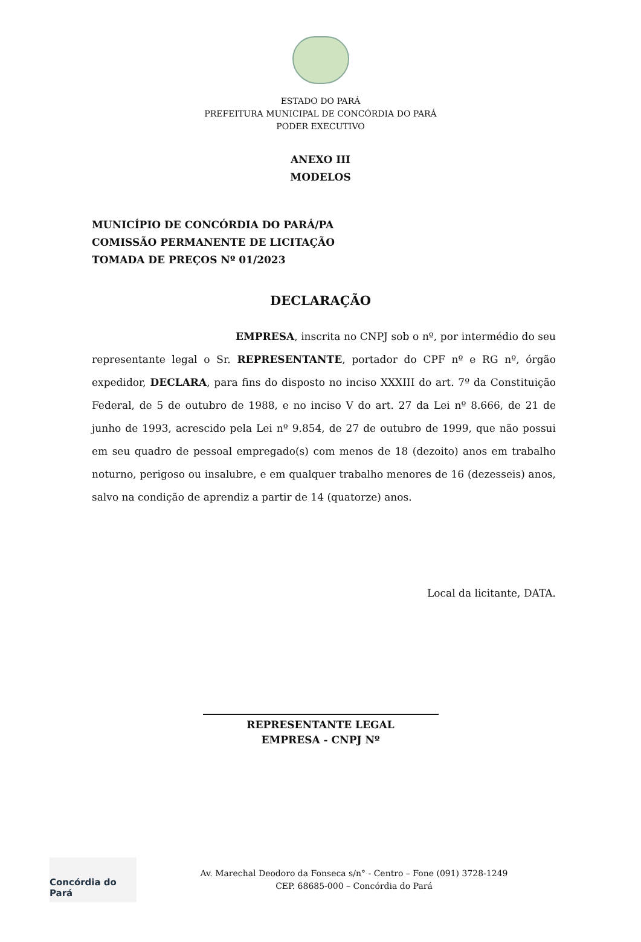ESTADO DO PARÁ
PREFEITURA MUNICIPAL DE CONCÓRDIA DO PARÁ
PODER EXECUTIVO
ANEXO III
MODELOS
MUNICÍPIO DE CONCÓRDIA DO PARÁ/PA
COMISSÃO PERMANENTE DE LICITAÇÃO
TOMADA DE PREÇOS Nº 01/2023
DECLARAÇÃO
EMPRESA, inscrita no CNPJ sob o nº, por intermédio do seu representante legal o Sr. REPRESENTANTE, portador do CPF nº e RG nº, órgão expedidor, DECLARA, para fins do disposto no inciso XXXIII do art. 7º da Constituição Federal, de 5 de outubro de 1988, e no inciso V do art. 27 da Lei nº 8.666, de 21 de junho de 1993, acrescido pela Lei nº 9.854, de 27 de outubro de 1999, que não possui em seu quadro de pessoal empregado(s) com menos de 18 (dezoito) anos em trabalho noturno, perigoso ou insalubre, e em qualquer trabalho menores de 16 (dezesseis) anos, salvo na condição de aprendiz a partir de 14 (quatorze) anos.
Local da licitante, DATA.
REPRESENTANTE LEGAL
EMPRESA - CNPJ Nº
Concórdia do Pará
Av. Marechal Deodoro da Fonseca s/n° - Centro – Fone (091) 3728-1249
CEP. 68685-000 – Concórdia do Pará